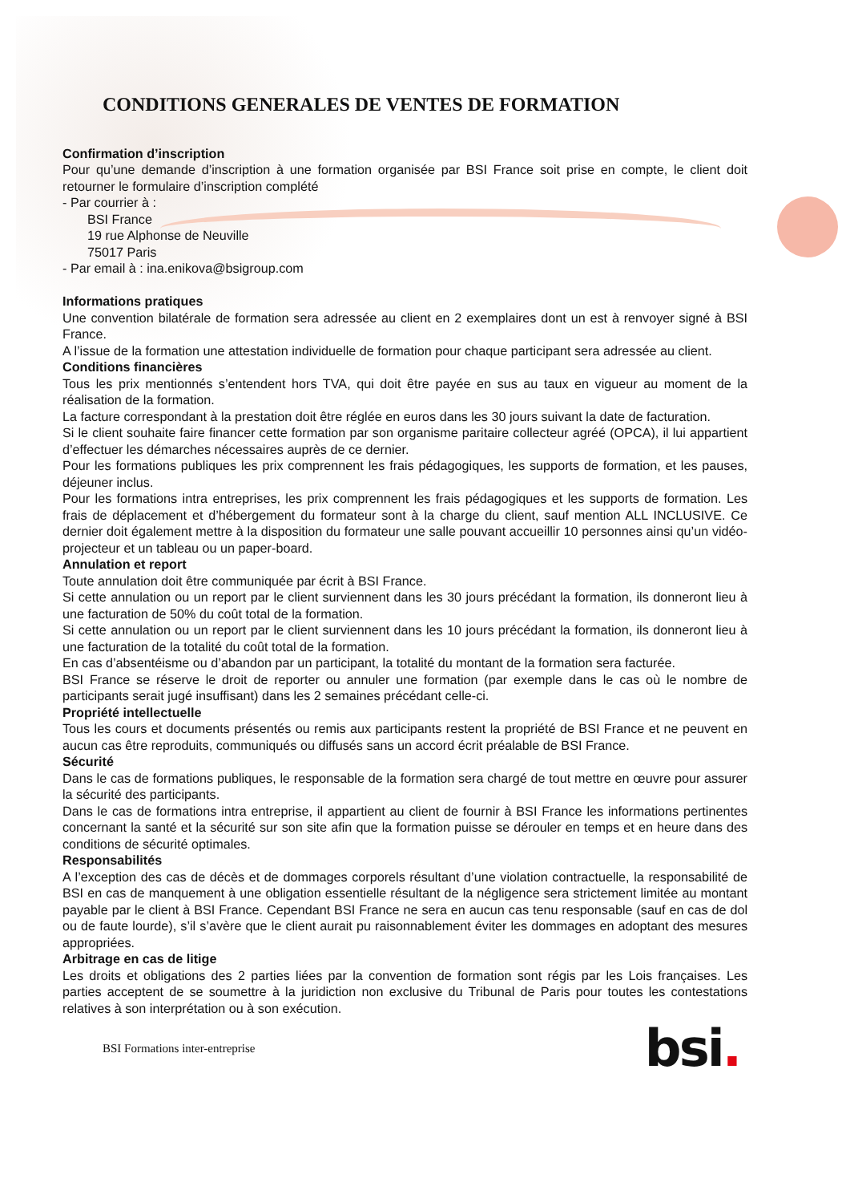CONDITIONS GENERALES DE VENTES DE FORMATION
Confirmation d’inscription
Pour qu’une demande d’inscription à une formation organisée par BSI France soit prise en compte, le client doit retourner le formulaire d’inscription complété
- Par courrier à :
BSI France
19 rue Alphonse de Neuville
75017 Paris
- Par email à : ina.enikova@bsigroup.com
Informations pratiques
Une convention bilatérale de formation sera adressée au client en 2 exemplaires dont un est à renvoyer signé à BSI France.
A l’issue de la formation une attestation individuelle de formation pour chaque participant sera adressée au client.
Conditions financières
Tous les prix mentionnés s’entendent hors TVA, qui doit être payée en sus au taux en vigueur au moment de la réalisation de la formation.
La facture correspondant à la prestation doit être réglée en euros dans les 30 jours suivant la date de facturation.
Si le client souhaite faire financer cette formation par son organisme paritaire collecteur agréé (OPCA), il lui appartient d’effectuer les démarches nécessaires auprès de ce dernier.
Pour les formations publiques les prix comprennent les frais pédagogiques, les supports de formation, et les pauses, déjeuner inclus.
Pour les formations intra entreprises, les prix comprennent les frais pédagogiques et les supports de formation. Les frais de déplacement et d’hébergement du formateur sont à la charge du client, sauf mention ALL INCLUSIVE. Ce dernier doit également mettre à la disposition du formateur une salle pouvant accueillir 10 personnes ainsi qu’un vidéo-projecteur et un tableau ou un paper-board.
Annulation et report
Toute annulation doit être communiquée par écrit à BSI France.
Si cette annulation ou un report par le client surviennent dans les 30 jours précédant la formation, ils donneront lieu à une facturation de 50% du coût total de la formation.
Si cette annulation ou un report par le client surviennent dans les 10 jours précédant la formation, ils donneront lieu à une facturation de la totalité du coût total de la formation.
En cas d’absentéisme ou d’abandon par un participant, la totalité du montant de la formation sera facturée.
BSI France se réserve le droit de reporter ou annuler une formation (par exemple dans le cas où le nombre de participants serait jugé insuffisant) dans les 2 semaines précédant celle-ci.
Propriété intellectuelle
Tous les cours et documents présentés ou remis aux participants restent la propriété de BSI France et ne peuvent en aucun cas être reproduits, communiqués ou diffusés sans un accord écrit préalable de BSI France.
Sécurité
Dans le cas de formations publiques, le responsable de la formation sera chargé de tout mettre en œuvre pour assurer la sécurité des participants.
Dans le cas de formations intra entreprise, il appartient au client de fournir à BSI France les informations pertinentes concernant la santé et la sécurité sur son site afin que la formation puisse se dérouler en temps et en heure dans des conditions de sécurité optimales.
Responsabilités
A l’exception des cas de décès et de dommages corporels résultant d’une violation contractuelle, la responsabilité de BSI en cas de manquement à une obligation essentielle résultant de la négligence sera strictement limitée au montant payable par le client à BSI France. Cependant BSI France ne sera en aucun cas tenu responsable (sauf en cas de dol ou de faute lourde), s’il s’avère que le client aurait pu raisonnablement éviter les dommages en adoptant des mesures appropriées.
Arbitrage en cas de litige
Les droits et obligations des 2 parties liées par la convention de formation sont régis par les Lois françaises. Les parties acceptent de se soumettre à la juridiction non exclusive du Tribunal de Paris pour toutes les contestations relatives à son interprétation ou à son exécution.
BSI Formations inter-entreprise
bsi.